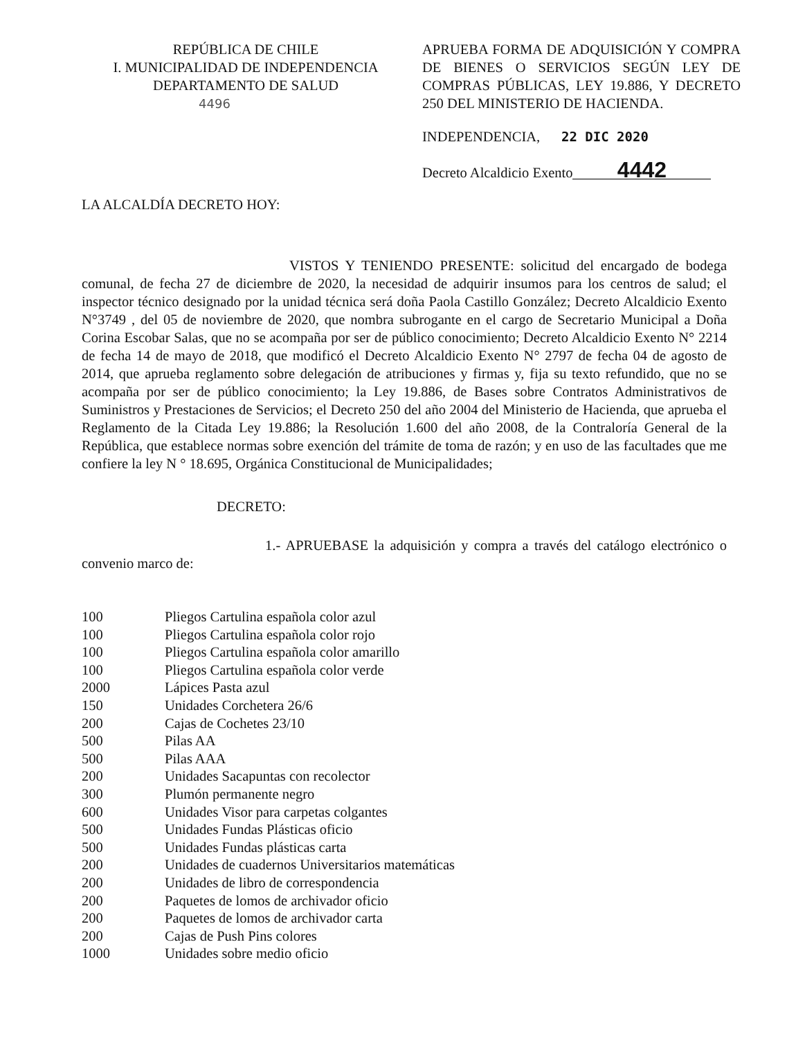REPÚBLICA DE CHILE
I. MUNICIPALIDAD DE INDEPENDENCIA
DEPARTAMENTO DE SALUD
4496
APRUEBA FORMA DE ADQUISICIÓN Y COMPRA DE BIENES O SERVICIOS SEGÚN LEY DE COMPRAS PÚBLICAS, LEY 19.886, Y DECRETO 250 DEL MINISTERIO DE HACIENDA.
INDEPENDENCIA, 22 DIC 2020
Decreto Alcaldicio Exento 4442
LA ALCALDÍA DECRETO HOY:
VISTOS Y TENIENDO PRESENTE: solicitud del encargado de bodega comunal, de fecha 27 de diciembre de 2020, la necesidad de adquirir insumos para los centros de salud; el inspector técnico designado por la unidad técnica será doña Paola Castillo González; Decreto Alcaldicio Exento N°3749 , del 05 de noviembre de 2020, que nombra subrogante en el cargo de Secretario Municipal a Doña Corina Escobar Salas, que no se acompaña por ser de público conocimiento; Decreto Alcaldicio Exento N° 2214 de fecha 14 de mayo de 2018, que modificó el Decreto Alcaldicio Exento N° 2797 de fecha 04 de agosto de 2014, que aprueba reglamento sobre delegación de atribuciones y firmas y, fija su texto refundido, que no se acompaña por ser de público conocimiento; la Ley 19.886, de Bases sobre Contratos Administrativos de Suministros y Prestaciones de Servicios; el Decreto 250 del año 2004 del Ministerio de Hacienda, que aprueba el Reglamento de la Citada Ley 19.886; la Resolución 1.600 del año 2008, de la Contraloría General de la República, que establece normas sobre exención del trámite de toma de razón; y en uso de las facultades que me confiere la ley N ° 18.695, Orgánica Constitucional de Municipalidades;
DECRETO:
1.- APRUEBASE la adquisición y compra a través del catálogo electrónico o convenio marco de:
| 100 | Pliegos Cartulina española color azul |
| 100 | Pliegos Cartulina española color rojo |
| 100 | Pliegos Cartulina española color amarillo |
| 100 | Pliegos Cartulina española color verde |
| 2000 | Lápices Pasta azul |
| 150 | Unidades Corchetera 26/6 |
| 200 | Cajas de Cochetes 23/10 |
| 500 | Pilas AA |
| 500 | Pilas AAA |
| 200 | Unidades Sacapuntas con recolector |
| 300 | Plumón permanente negro |
| 600 | Unidades Visor para carpetas colgantes |
| 500 | Unidades Fundas Plásticas oficio |
| 500 | Unidades Fundas plásticas carta |
| 200 | Unidades de cuadernos Universitarios matemáticas |
| 200 | Unidades de libro de correspondencia |
| 200 | Paquetes de lomos de archivador oficio |
| 200 | Paquetes de lomos de archivador carta |
| 200 | Cajas de Push Pins colores |
| 1000 | Unidades sobre medio oficio |